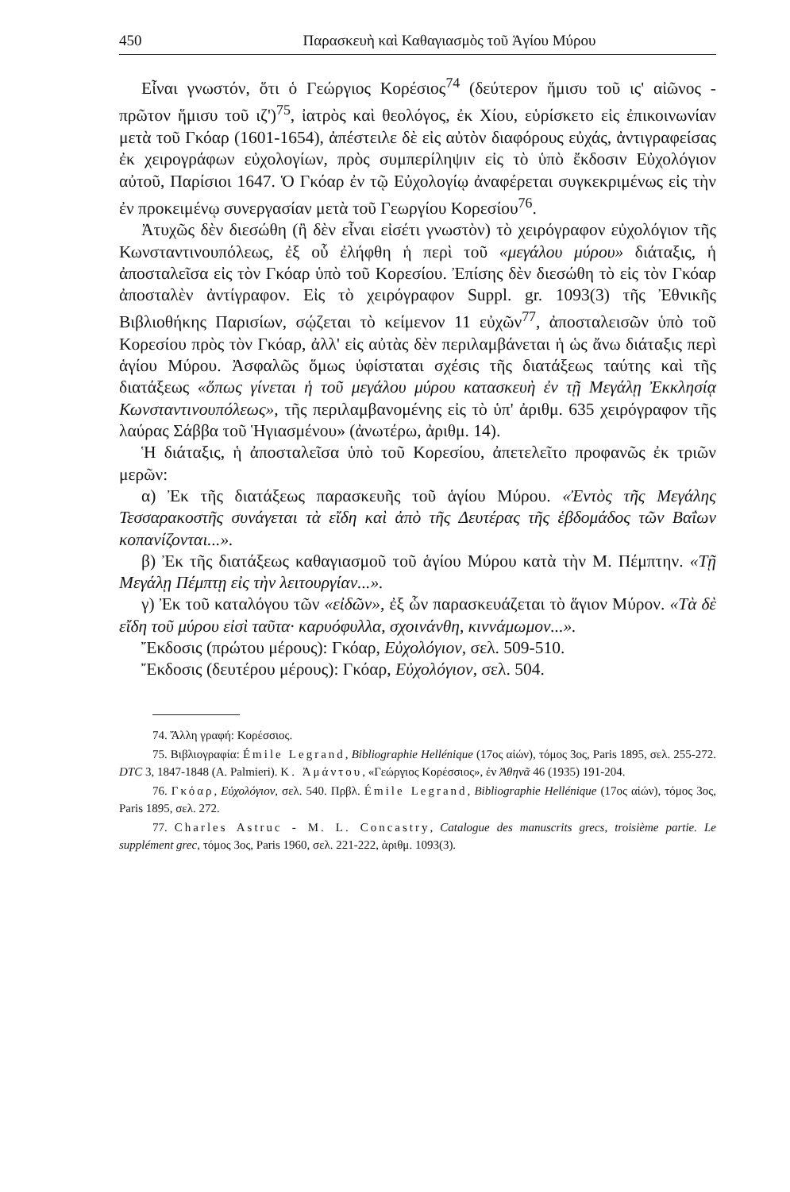450 Παρασκευὴ καὶ Καθαγιασμὸς τοῦ Ἁγίου Μύρου
Εἶναι γνωστόν, ὅτι ὁ Γεώργιος Κορέσιος<sup>74</sup> (δεύτερον ἥμισυ τοῦ ις' αἰῶνος - πρῶτον ἥμισυ τοῦ ιζ')<sup>75</sup>, ἰατρὸς καὶ θεολόγος, ἐκ Χίου, εὑρίσκετο εἰς ἐπικοινωνίαν μετὰ τοῦ Γκόαρ (1601-1654), ἀπέστειλε δὲ εἰς αὐτὸν διαφόρους εὐχάς, ἀντιγραφείσας ἐκ χειρογράφων εὐχολογίων, πρὸς συμπερίληψιν εἰς τὸ ὑπὸ ἔκδοσιν Εὐχολόγιον αὐτοῦ, Παρίσιοι 1647. Ὁ Γκόαρ ἐν τῷ Εὐχολογίῳ ἀναφέρεται συγκεκριμένως εἰς τὴν ἐν προκειμένῳ συνεργασίαν μετὰ τοῦ Γεωργίου Κορεσίου<sup>76</sup>.
Ἀτυχῶς δὲν διεσώθη (ἢ δὲν εἶναι εἰσέτι γνωστὸν) τὸ χειρόγραφον εὐχολόγιον τῆς Κωνσταντινουπόλεως, ἐξ οὗ ἐλήφθη ἡ περὶ τοῦ «μεγάλου μύρου» διάταξις, ἡ ἀποσταλεῖσα εἰς τὸν Γκόαρ ὑπὸ τοῦ Κορεσίου. Ἐπίσης δὲν διεσώθη τὸ εἰς τὸν Γκόαρ ἀποσταλὲν ἀντίγραφον. Εἰς τὸ χειρόγραφον Suppl. gr. 1093(3) τῆς Ἐθνικῆς Βιβλιοθήκης Παρισίων, σῴζεται τὸ κείμενον 11 εὐχῶν<sup>77</sup>, ἀποσταλεισῶν ὑπὸ τοῦ Κορεσίου πρὸς τὸν Γκόαρ, ἀλλ' εἰς αὐτὰς δὲν περιλαμβάνεται ἡ ὡς ἄνω διάταξις περὶ ἁγίου Μύρου. Ἀσφαλῶς ὅμως ὑφίσταται σχέσις τῆς διατάξεως ταύτης καὶ τῆς διατάξεως «ὅπως γίνεται ἡ τοῦ μεγάλου μύρου κατασκευὴ ἐν τῇ Μεγάλῃ Ἐκκλησίᾳ Κωνσταντινουπόλεως», τῆς περιλαμβανομένης εἰς τὸ ὑπ' ἀριθμ. 635 χειρόγραφον τῆς λαύρας Σάββα τοῦ Ἡγιασμένου» (ἀνωτέρω, ἀριθμ. 14).
Ἡ διάταξις, ἡ ἀποσταλεῖσα ὑπὸ τοῦ Κορεσίου, ἀπετελεῖτο προφανῶς ἐκ τριῶν μερῶν:
α) Ἐκ τῆς διατάξεως παρασκευῆς τοῦ ἁγίου Μύρου. «Ἐντὸς τῆς Μεγάλης Τεσσαρακοστῆς συνάγεται τὰ εἴδη καὶ ἀπὸ τῆς Δευτέρας τῆς ἑβδομάδος τῶν Βαΐων κοπανίζονται...».
β) Ἐκ τῆς διατάξεως καθαγιασμοῦ τοῦ ἁγίου Μύρου κατὰ τὴν Μ. Πέμπτην. «Τῇ Μεγάλῃ Πέμπτῃ εἰς τὴν λειτουργίαν...».
γ) Ἐκ τοῦ καταλόγου τῶν «εἰδῶν», ἐξ ὧν παρασκευάζεται τὸ ἅγιον Μύρον. «Τὰ δὲ εἴδη τοῦ μύρου εἰσὶ ταῦτα· καρυόφυλλα, σχοινάνθη, κιννάμωμον...».
Ἔκδοσις (πρώτου μέρους): Γκόαρ, Εὐχολόγιον, σελ. 509-510.
Ἔκδοσις (δευτέρου μέρους): Γκόαρ, Εὐχολόγιον, σελ. 504.
74. Ἄλλη γραφή: Κορέσσιος.
75. Βιβλιογραφία: Émile Legrand, Bibliographie Hellénique (17ος αἰών), τόμος 3ος, Paris 1895, σελ. 255-272. DTC 3, 1847-1848 (A. Palmieri). Κ. Ἀμάντου, «Γεώργιος Κορέσσιος», ἐν Ἀθηνᾶ 46 (1935) 191-204.
76. Γκόαρ, Εὐχολόγιον, σελ. 540. Πρβλ. Émile Legrand, Bibliographie Hellénique (17ος αἰών), τόμος 3ος, Paris 1895, σελ. 272.
77. Charles Astruc - M. L. Concastry, Catalogue des manuscrits grecs, troisième partie. Le supplément grec, τόμος 3ος, Paris 1960, σελ. 221-222, ἀριθμ. 1093(3).